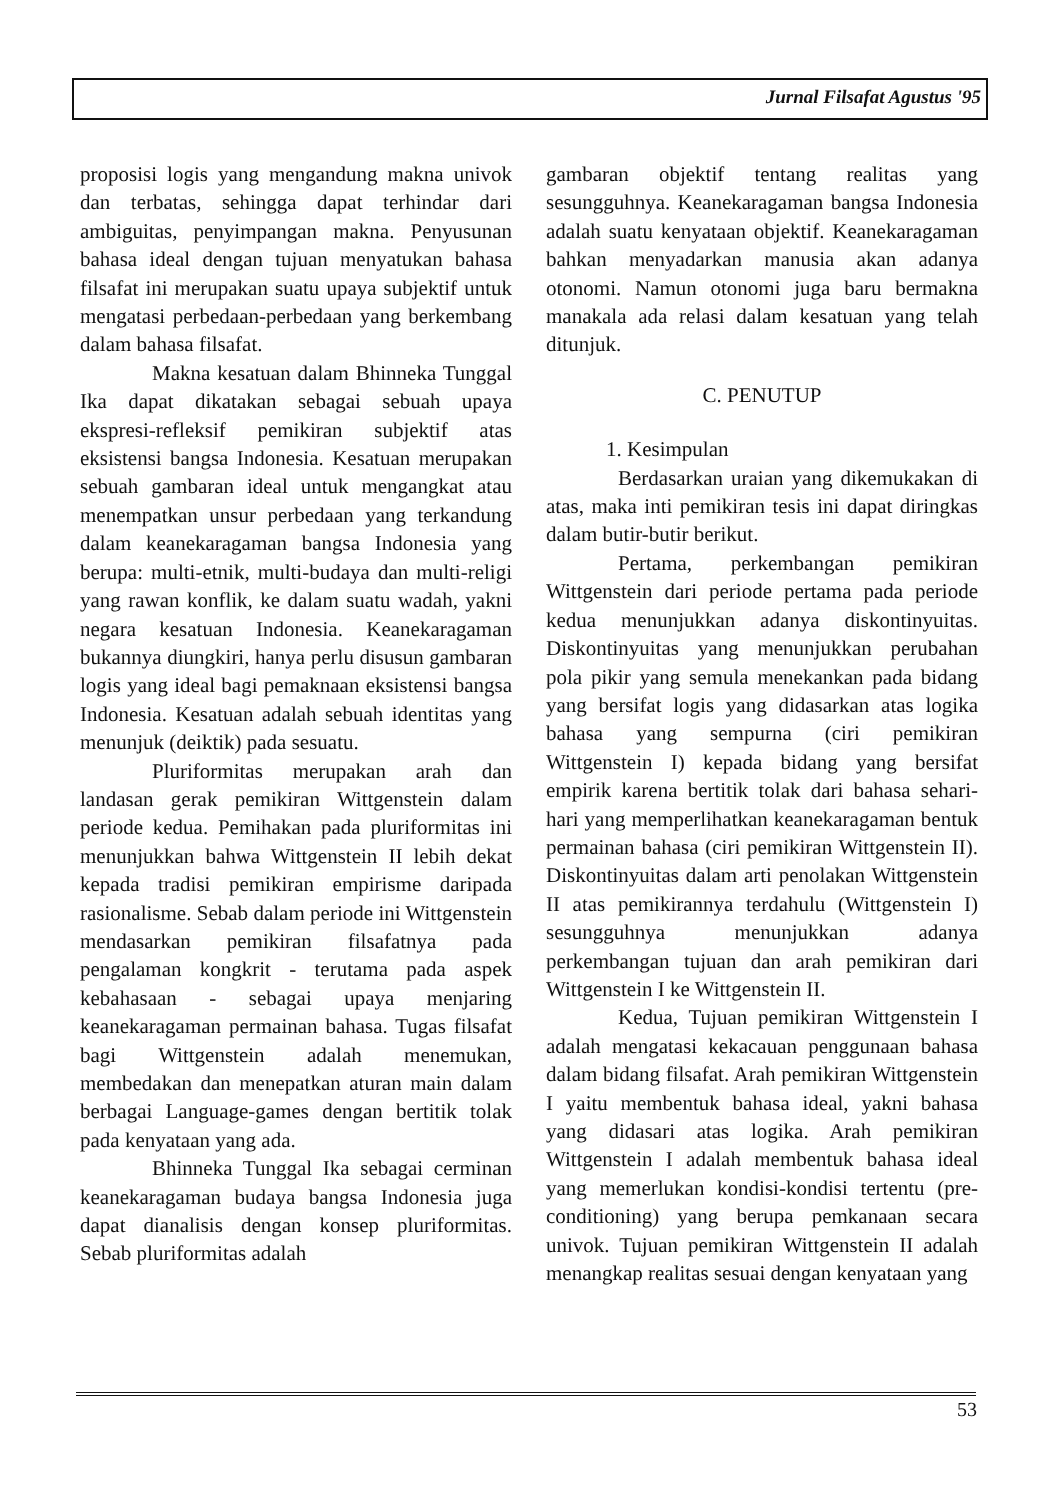Jurnal Filsafat Agustus '95
proposisi logis yang mengandung makna univok dan terbatas, sehingga dapat terhindar dari ambiguitas, penyimpangan makna. Penyusunan bahasa ideal dengan tujuan menyatukan bahasa filsafat ini merupakan suatu upaya subjektif untuk mengatasi perbedaan-perbedaan yang berkembang dalam bahasa filsafat.
Makna kesatuan dalam Bhinneka Tunggal Ika dapat dikatakan sebagai sebuah upaya ekspresi-refleksif pemikiran subjektif atas eksistensi bangsa Indonesia. Kesatuan merupakan sebuah gambaran ideal untuk mengangkat atau menempatkan unsur perbedaan yang terkandung dalam keanekaragaman bangsa Indonesia yang berupa: multi-etnik, multi-budaya dan multi-religi yang rawan konflik, ke dalam suatu wadah, yakni negara kesatuan Indonesia. Keanekaragaman bukannya diungkiri, hanya perlu disusun gambaran logis yang ideal bagi pemaknaan eksistensi bangsa Indonesia. Kesatuan adalah sebuah identitas yang menunjuk (deiktik) pada sesuatu.
Pluriformitas merupakan arah dan landasan gerak pemikiran Wittgenstein dalam periode kedua. Pemihakan pada pluriformitas ini menunjukkan bahwa Wittgenstein II lebih dekat kepada tradisi pemikiran empirisme daripada rasionalisme. Sebab dalam periode ini Wittgenstein mendasarkan pemikiran filsafatnya pada pengalaman kongkrit - terutama pada aspek kebahasaan - sebagai upaya menjaring keanekaragaman permainan bahasa. Tugas filsafat bagi Wittgenstein adalah menemukan, membedakan dan menepatkan aturan main dalam berbagai Language-games dengan bertitik tolak pada kenyataan yang ada.
Bhinneka Tunggal Ika sebagai cerminan keanekaragaman budaya bangsa Indonesia juga dapat dianalisis dengan konsep pluriformitas. Sebab pluriformitas adalah
gambaran objektif tentang realitas yang sesungguhnya. Keanekaragaman bangsa Indonesia adalah suatu kenyataan objektif. Keanekaragaman bahkan menyadarkan manusia akan adanya otonomi. Namun otonomi juga baru bermakna manakala ada relasi dalam kesatuan yang telah ditunjuk.
C. PENUTUP
1. Kesimpulan
Berdasarkan uraian yang dikemukakan di atas, maka inti pemikiran tesis ini dapat diringkas dalam butir-butir berikut.
Pertama, perkembangan pemikiran Wittgenstein dari periode pertama pada periode kedua menunjukkan adanya diskontinyuitas. Diskontinyuitas yang menunjukkan perubahan pola pikir yang semula menekankan pada bidang yang bersifat logis yang didasarkan atas logika bahasa yang sempurna (ciri pemikiran Wittgenstein I) kepada bidang yang bersifat empirik karena bertitik tolak dari bahasa sehari-hari yang memperlihatkan keanekaragaman bentuk permainan bahasa (ciri pemikiran Wittgenstein II). Diskontinyuitas dalam arti penolakan Wittgenstein II atas pemikirannya terdahulu (Wittgenstein I) sesungguhnya menunjukkan adanya perkembangan tujuan dan arah pemikiran dari Wittgenstein I ke Wittgenstein II.
Kedua, Tujuan pemikiran Wittgenstein I adalah mengatasi kekacauan penggunaan bahasa dalam bidang filsafat. Arah pemikiran Wittgenstein I yaitu membentuk bahasa ideal, yakni bahasa yang didasari atas logika. Arah pemikiran Wittgenstein I adalah membentuk bahasa ideal yang memerlukan kondisi-kondisi tertentu (pre-conditioning) yang berupa pemkanaan secara univok. Tujuan pemikiran Wittgenstein II adalah menangkap realitas sesuai dengan kenyataan yang
53